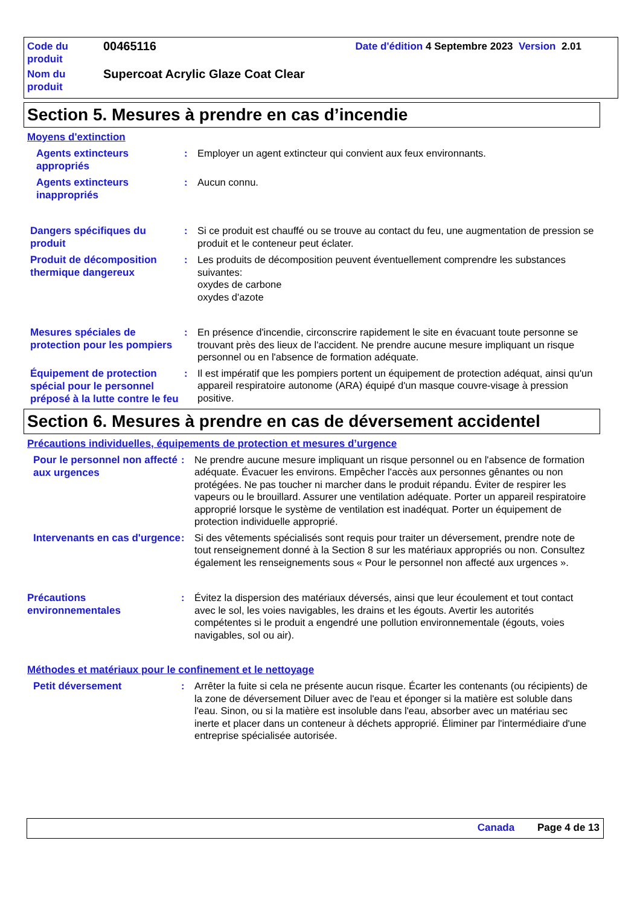| Code du produit | 00465116 | Date d'édition 4 Septembre 2023 Version 2.01 |
| Nom du produit | Supercoat Acrylic Glaze Coat Clear | |
Section 5. Mesures à prendre en cas d’incendie
Moyens d'extinction
Agents extincteurs appropriés
: Employer un agent extincteur qui convient aux feux environnants.
Agents extincteurs inappropriés
: Aucun connu.
Dangers spécifiques du produit
: Si ce produit est chauffé ou se trouve au contact du feu, une augmentation de pression se produit et le conteneur peut éclater.
Produit de décomposition thermique dangereux
: Les produits de décomposition peuvent éventuellement comprendre les substances suivantes:
oxydes de carbone
oxydes d'azote
Mesures spéciales de protection pour les pompiers
: En présence d'incendie, circonscrire rapidement le site en évacuant toute personne se trouvant près des lieux de l'accident. Ne prendre aucune mesure impliquant un risque personnel ou en l'absence de formation adéquate.
Équipement de protection spécial pour le personnel préposé à la lutte contre le feu
: Il est impératif que les pompiers portent un équipement de protection adéquat, ainsi qu'un appareil respiratoire autonome (ARA) équipé d'un masque couvre-visage à pression positive.
Section 6. Mesures à prendre en cas de déversement accidentel
Précautions individuelles, équipements de protection et mesures d’urgence
Pour le personnel non affecté aux urgences
: Ne prendre aucune mesure impliquant un risque personnel ou en l'absence de formation adéquate. Évacuer les environs. Empêcher l'accès aux personnes gênantes ou non protégées. Ne pas toucher ni marcher dans le produit répandu. Éviter de respirer les vapeurs ou le brouillard. Assurer une ventilation adéquate. Porter un appareil respiratoire approprié lorsque le système de ventilation est inadéquat. Porter un équipement de protection individuelle approprié.
Intervenants en cas d'urgence
: Si des vêtements spécialisés sont requis pour traiter un déversement, prendre note de tout renseignement donné à la Section 8 sur les matériaux appropriés ou non. Consultez également les renseignements sous « Pour le personnel non affecté aux urgences ».
Précautions environnementales
: Évitez la dispersion des matériaux déversés, ainsi que leur écoulement et tout contact avec le sol, les voies navigables, les drains et les égouts. Avertir les autorités compétentes si le produit a engendré une pollution environnementale (égouts, voies navigables, sol ou air).
Méthodes et matériaux pour le confinement et le nettoyage
Petit déversement
: Arrêter la fuite si cela ne présente aucun risque. Écarter les contenants (ou récipients) de la zone de déversement Diluer avec de l'eau et éponger si la matière est soluble dans l'eau. Sinon, ou si la matière est insoluble dans l'eau, absorber avec un matériau sec inerte et placer dans un conteneur à déchets approprié. Éliminer par l'intermédiaire d'une entreprise spécialisée autorisée.
Canada Page 4 de 13